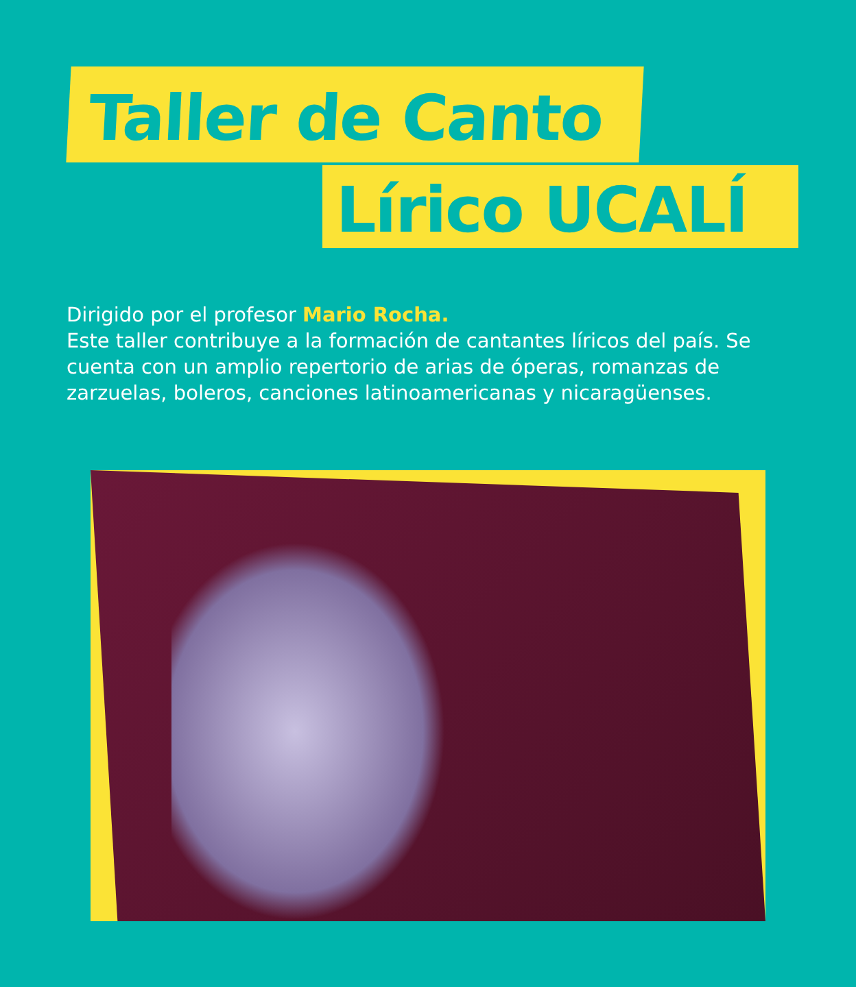Taller de Canto
Lírico UCALÍ
Dirigido por el profesor Mario Rocha.
Este taller contribuye a la formación de cantantes líricos del país. Se cuenta con un amplio repertorio de arias de óperas, romanzas de zarzuelas, boleros, canciones latinoamericanas y nicaragüenses.